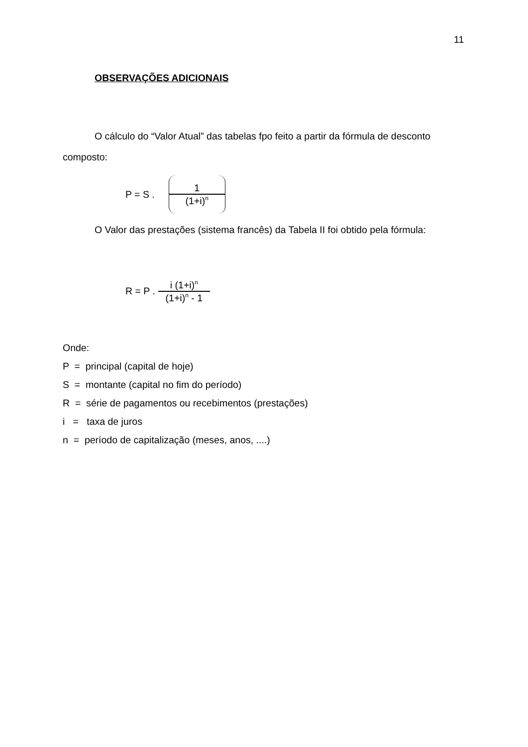11
OBSERVAÇÕES ADICIONAIS
O cálculo do “Valor Atual” das tabelas fpo feito a partir da fórmula de desconto composto:
P = S .
1
(1+i)<sup>n</sup>
O Valor das prestações (sistema francês) da Tabela II foi obtido pela fórmula:
R = P .
i (1+i)<sup>n</sup>
(1+i)<sup>n</sup> - 1
Onde:
P = principal (capital de hoje)
S = montante (capital no fim do período)
R = série de pagamentos ou recebimentos (prestações)
i = taxa de juros
n = período de capitalização (meses, anos, ....)